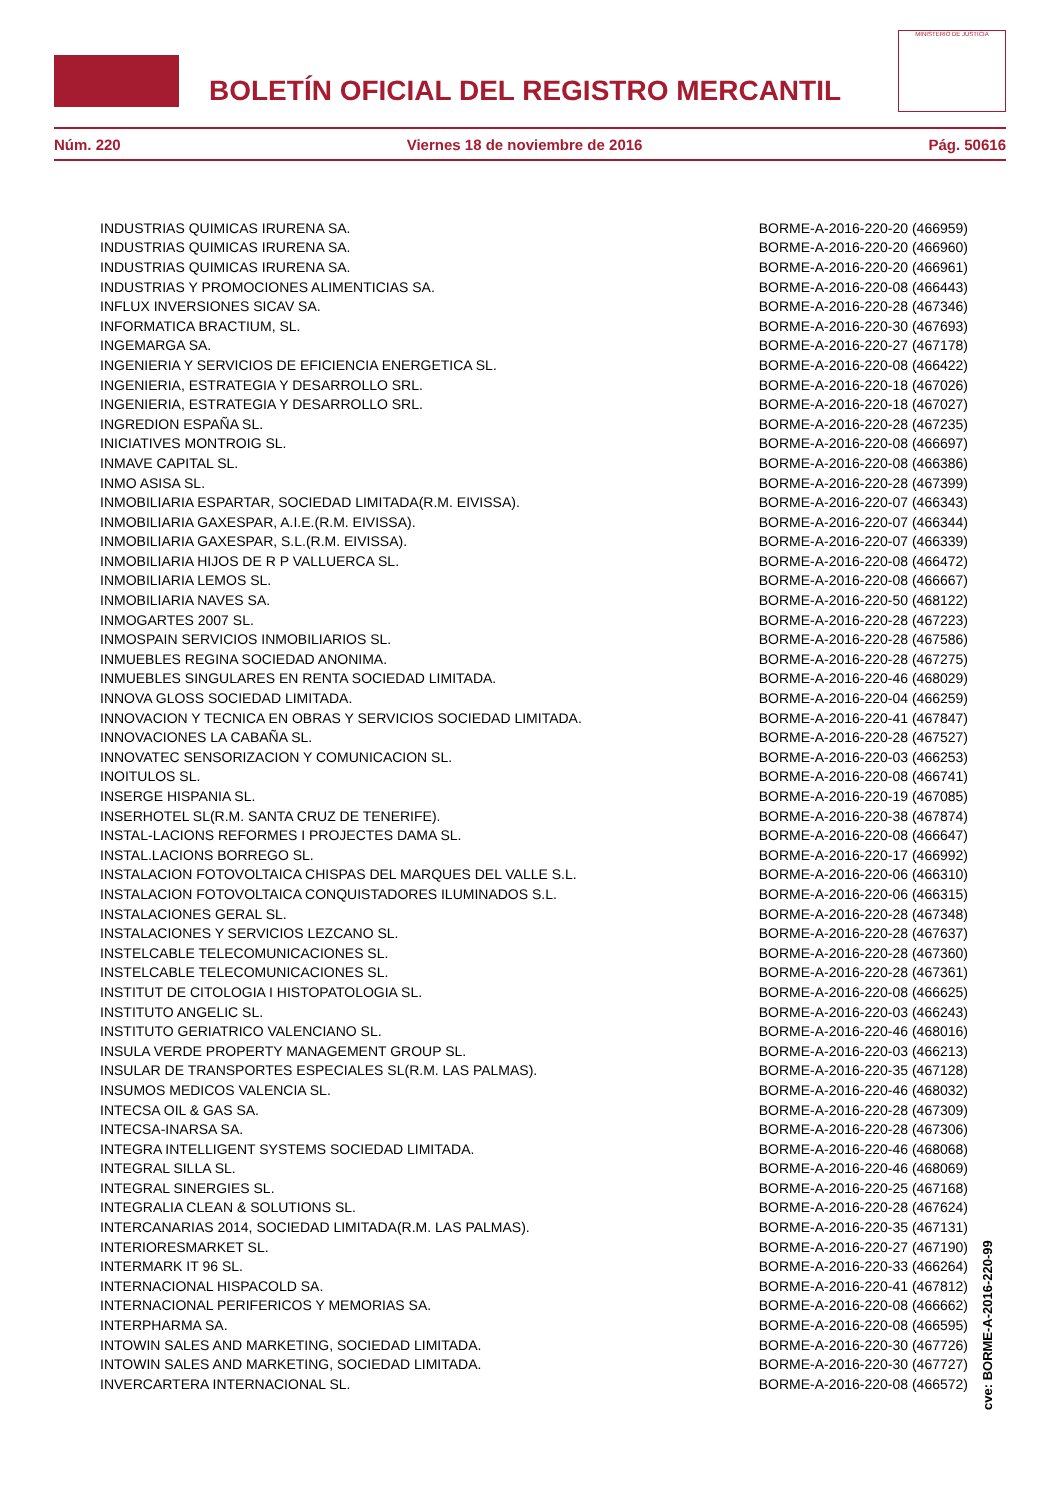BOLETÍN OFICIAL DEL REGISTRO MERCANTIL
MINISTERIO DE JUSTICIA
Núm. 220 Viernes 18 de noviembre de 2016 Pág. 50616
| INDUSTRIAS QUIMICAS IRURENA SA. | BORME-A-2016-220-20 (466959) |
| INDUSTRIAS QUIMICAS IRURENA SA. | BORME-A-2016-220-20 (466960) |
| INDUSTRIAS QUIMICAS IRURENA SA. | BORME-A-2016-220-20 (466961) |
| INDUSTRIAS Y PROMOCIONES ALIMENTICIAS SA. | BORME-A-2016-220-08 (466443) |
| INFLUX INVERSIONES SICAV SA. | BORME-A-2016-220-28 (467346) |
| INFORMATICA BRACTIUM, SL. | BORME-A-2016-220-30 (467693) |
| INGEMARGA SA. | BORME-A-2016-220-27 (467178) |
| INGENIERIA Y SERVICIOS DE EFICIENCIA ENERGETICA SL. | BORME-A-2016-220-08 (466422) |
| INGENIERIA, ESTRATEGIA Y DESARROLLO SRL. | BORME-A-2016-220-18 (467026) |
| INGENIERIA, ESTRATEGIA Y DESARROLLO SRL. | BORME-A-2016-220-18 (467027) |
| INGREDION ESPAÑA SL. | BORME-A-2016-220-28 (467235) |
| INICIATIVES MONTROIG SL. | BORME-A-2016-220-08 (466697) |
| INMAVE CAPITAL SL. | BORME-A-2016-220-08 (466386) |
| INMO ASISA SL. | BORME-A-2016-220-28 (467399) |
| INMOBILIARIA ESPARTAR, SOCIEDAD LIMITADA(R.M. EIVISSA). | BORME-A-2016-220-07 (466343) |
| INMOBILIARIA GAXESPAR, A.I.E.(R.M. EIVISSA). | BORME-A-2016-220-07 (466344) |
| INMOBILIARIA GAXESPAR, S.L.(R.M. EIVISSA). | BORME-A-2016-220-07 (466339) |
| INMOBILIARIA HIJOS DE R P VALLUERCA SL. | BORME-A-2016-220-08 (466472) |
| INMOBILIARIA LEMOS SL. | BORME-A-2016-220-08 (466667) |
| INMOBILIARIA NAVES SA. | BORME-A-2016-220-50 (468122) |
| INMOGARTES 2007 SL. | BORME-A-2016-220-28 (467223) |
| INMOSPAIN SERVICIOS INMOBILIARIOS SL. | BORME-A-2016-220-28 (467586) |
| INMUEBLES REGINA SOCIEDAD ANONIMA. | BORME-A-2016-220-28 (467275) |
| INMUEBLES SINGULARES EN RENTA SOCIEDAD LIMITADA. | BORME-A-2016-220-46 (468029) |
| INNOVA GLOSS SOCIEDAD LIMITADA. | BORME-A-2016-220-04 (466259) |
| INNOVACION Y TECNICA EN OBRAS Y SERVICIOS SOCIEDAD LIMITADA. | BORME-A-2016-220-41 (467847) |
| INNOVACIONES LA CABAÑA SL. | BORME-A-2016-220-28 (467527) |
| INNOVATEC SENSORIZACION Y COMUNICACION SL. | BORME-A-2016-220-03 (466253) |
| INOITULOS SL. | BORME-A-2016-220-08 (466741) |
| INSERGE HISPANIA SL. | BORME-A-2016-220-19 (467085) |
| INSERHOTEL SL(R.M. SANTA CRUZ DE TENERIFE). | BORME-A-2016-220-38 (467874) |
| INSTAL-LACIONS REFORMES I PROJECTES DAMA SL. | BORME-A-2016-220-08 (466647) |
| INSTAL.LACIONS BORREGO SL. | BORME-A-2016-220-17 (466992) |
| INSTALACION FOTOVOLTAICA CHISPAS DEL MARQUES DEL VALLE S.L. | BORME-A-2016-220-06 (466310) |
| INSTALACION FOTOVOLTAICA CONQUISTADORES ILUMINADOS S.L. | BORME-A-2016-220-06 (466315) |
| INSTALACIONES GERAL SL. | BORME-A-2016-220-28 (467348) |
| INSTALACIONES Y SERVICIOS LEZCANO SL. | BORME-A-2016-220-28 (467637) |
| INSTELCABLE TELECOMUNICACIONES SL. | BORME-A-2016-220-28 (467360) |
| INSTELCABLE TELECOMUNICACIONES SL. | BORME-A-2016-220-28 (467361) |
| INSTITUT DE CITOLOGIA I HISTOPATOLOGIA SL. | BORME-A-2016-220-08 (466625) |
| INSTITUTO ANGELIC SL. | BORME-A-2016-220-03 (466243) |
| INSTITUTO GERIATRICO VALENCIANO SL. | BORME-A-2016-220-46 (468016) |
| INSULA VERDE PROPERTY MANAGEMENT GROUP SL. | BORME-A-2016-220-03 (466213) |
| INSULAR DE TRANSPORTES ESPECIALES SL(R.M. LAS PALMAS). | BORME-A-2016-220-35 (467128) |
| INSUMOS MEDICOS VALENCIA SL. | BORME-A-2016-220-46 (468032) |
| INTECSA OIL & GAS SA. | BORME-A-2016-220-28 (467309) |
| INTECSA-INARSA SA. | BORME-A-2016-220-28 (467306) |
| INTEGRA INTELLIGENT SYSTEMS SOCIEDAD LIMITADA. | BORME-A-2016-220-46 (468068) |
| INTEGRAL SILLA SL. | BORME-A-2016-220-46 (468069) |
| INTEGRAL SINERGIES SL. | BORME-A-2016-220-25 (467168) |
| INTEGRALIA CLEAN & SOLUTIONS SL. | BORME-A-2016-220-28 (467624) |
| INTERCANARIAS 2014, SOCIEDAD LIMITADA(R.M. LAS PALMAS). | BORME-A-2016-220-35 (467131) |
| INTERIORESMARKET SL. | BORME-A-2016-220-27 (467190) |
| INTERMARK IT 96 SL. | BORME-A-2016-220-33 (466264) |
| INTERNACIONAL HISPACOLD SA. | BORME-A-2016-220-41 (467812) |
| INTERNACIONAL PERIFERICOS Y MEMORIAS SA. | BORME-A-2016-220-08 (466662) |
| INTERPHARMA SA. | BORME-A-2016-220-08 (466595) |
| INTOWIN SALES AND MARKETING, SOCIEDAD LIMITADA. | BORME-A-2016-220-30 (467726) |
| INTOWIN SALES AND MARKETING, SOCIEDAD LIMITADA. | BORME-A-2016-220-30 (467727) |
| INVERCARTERA INTERNACIONAL SL. | BORME-A-2016-220-08 (466572) |
cve: BORME-A-2016-220-99